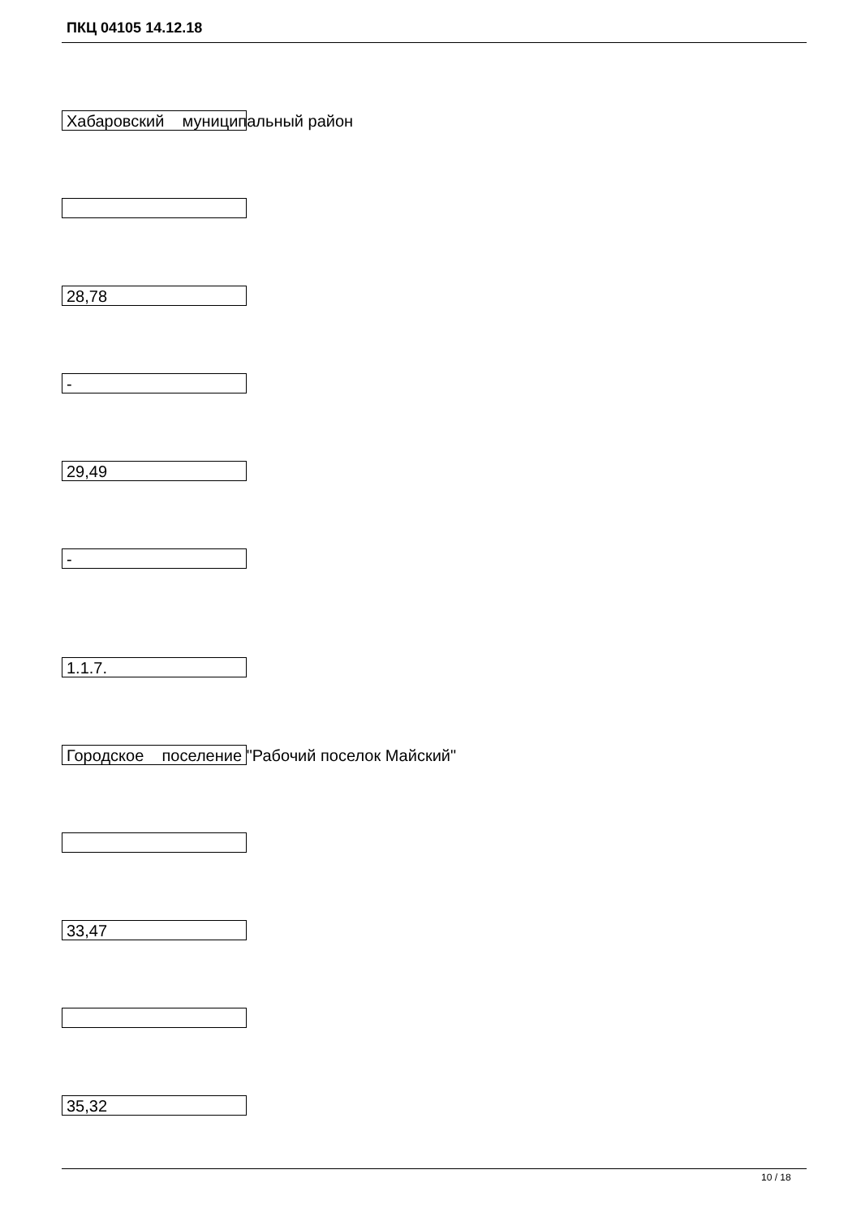ПКЦ 04105 14.12.18
Хабаровский муниципальный район
28,78
-
29,49
-
1.1.7.
Городское поселение "Рабочий поселок Майский"
33,47
35,32
10 / 18